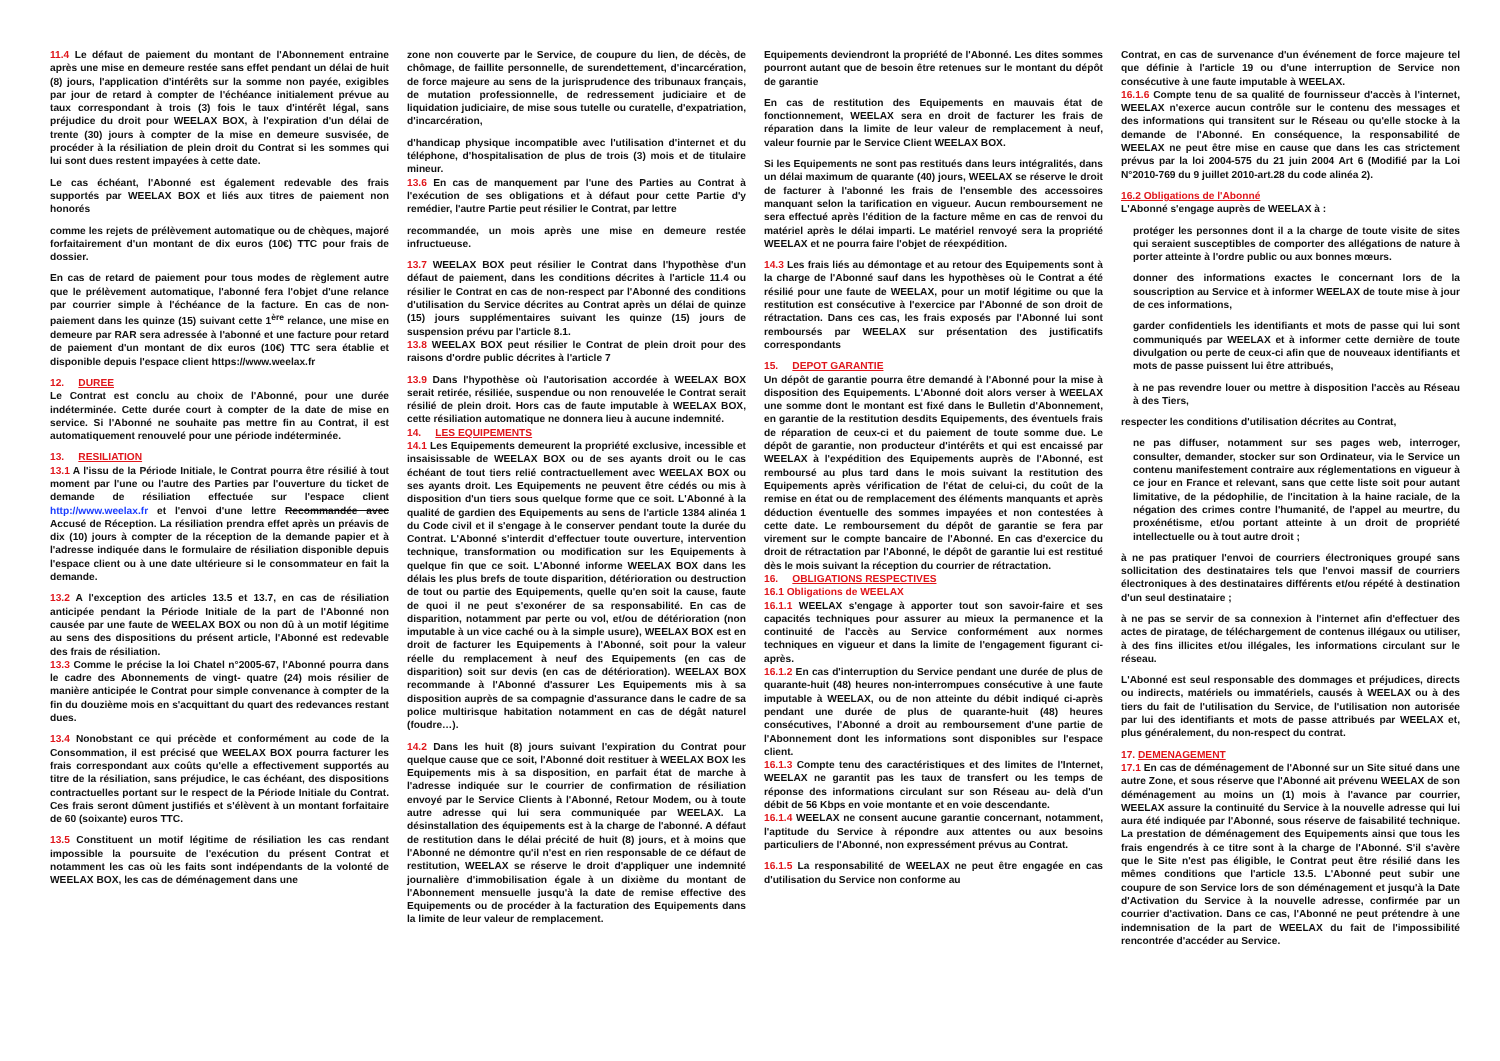11.4 Le défaut de paiement du montant de l'Abonnement entraine après une mise en demeure restée sans effet pendant un délai de huit (8) jours, l'application d'intérêts sur la somme non payée, exigibles par jour de retard à compter de l'échéance initialement prévue au taux correspondant à trois (3) fois le taux d'intérêt légal, sans préjudice du droit pour WEELAX BOX, à l'expiration d'un délai de trente (30) jours à compter de la mise en demeure susvisée, de procéder à la résiliation de plein droit du Contrat si les sommes qui lui sont dues restent impayées à cette date.
Le cas échéant, l'Abonné est également redevable des frais supportés par WEELAX BOX et liés aux titres de paiement non honorés
comme les rejets de prélèvement automatique ou de chèques, majoré forfaitairement d'un montant de dix euros (10€) TTC pour frais de dossier.
En cas de retard de paiement pour tous modes de règlement autre que le prélèvement automatique, l'abonné fera l'objet d'une relance par courrier simple à l'échéance de la facture. En cas de non-paiement dans les quinze (15) suivant cette 1<sup>ère</sup> relance, une mise en demeure par RAR sera adressée à l'abonné et une facture pour retard de paiement d'un montant de dix euros (10€) TTC sera établie et disponible depuis l'espace client https://www.weelax.fr
12. DUREE
Le Contrat est conclu au choix de l'Abonné, pour une durée indéterminée. Cette durée court à compter de la date de mise en service. Si l'Abonné ne souhaite pas mettre fin au Contrat, il est automatiquement renouvelé pour une période indéterminée.
13. RESILIATION
13.1 A l'issu de la Période Initiale, le Contrat pourra être résilié à tout moment par l'une ou l'autre des Parties par l'ouverture du ticket de demande de résiliation effectuée sur l'espace client http://www.weelax.fr et l'envoi d'une lettre Recommandée avec Accusé de Réception. La résiliation prendra effet après un préavis de dix (10) jours à compter de la réception de la demande papier et à l'adresse indiquée dans le formulaire de résiliation disponible depuis l'espace client ou à une date ultérieure si le consommateur en fait la demande.
13.2 A l'exception des articles 13.5 et 13.7, en cas de résiliation anticipée pendant la Période Initiale de la part de l'Abonné non causée par une faute de WEELAX BOX ou non dû à un motif légitime au sens des dispositions du présent article, l'Abonné est redevable des frais de résiliation.
13.3 Comme le précise la loi Chatel n°2005-67, l'Abonné pourra dans le cadre des Abonnements de vingt- quatre (24) mois résilier de manière anticipée le Contrat pour simple convenance à compter de la fin du douzième mois en s'acquittant du quart des redevances restant dues.
13.4 Nonobstant ce qui précède et conformément au code de la Consommation, il est précisé que WEELAX BOX pourra facturer les frais correspondant aux coûts qu'elle a effectivement supportés au titre de la résiliation, sans préjudice, le cas échéant, des dispositions contractuelles portant sur le respect de la Période Initiale du Contrat. Ces frais seront dûment justifiés et s'élèvent à un montant forfaitaire de 60 (soixante) euros TTC.
13.5 Constituent un motif légitime de résiliation les cas rendant impossible la poursuite de l'exécution du présent Contrat et notamment les cas où les faits sont indépendants de la volonté de WEELAX BOX, les cas de déménagement dans une
zone non couverte par le Service, de coupure du lien, de décès, de chômage, de faillite personnelle, de surendettement, d'incarcération, de force majeure au sens de la jurisprudence des tribunaux français, de mutation professionnelle, de redressement judiciaire et de liquidation judiciaire, de mise sous tutelle ou curatelle, d'expatriation, d'incarcération,
d'handicap physique incompatible avec l'utilisation d'internet et du téléphone, d'hospitalisation de plus de trois (3) mois et de titulaire mineur.
13.6 En cas de manquement par l'une des Parties au Contrat à l'exécution de ses obligations et à défaut pour cette Partie d'y remédier, l'autre Partie peut résilier le Contrat, par lettre
recommandée, un mois après une mise en demeure restée infructueuse.
13.7 WEELAX BOX peut résilier le Contrat dans l'hypothèse d'un défaut de paiement, dans les conditions décrites à l'article 11.4 ou résilier le Contrat en cas de non-respect par l'Abonné des conditions d'utilisation du Service décrites au Contrat après un délai de quinze (15) jours supplémentaires suivant les quinze (15) jours de suspension prévu par l'article 8.1.
13.8 WEELAX BOX peut résilier le Contrat de plein droit pour des raisons d'ordre public décrites à l'article 7
13.9 Dans l'hypothèse où l'autorisation accordée à WEELAX BOX serait retirée, résiliée, suspendue ou non renouvelée le Contrat serait résilié de plein droit. Hors cas de faute imputable à WEELAX BOX, cette résiliation automatique ne donnera lieu à aucune indemnité.
14. LES EQUIPEMENTS
14.1 Les Equipements demeurent la propriété exclusive, incessible et insaisissable de WEELAX BOX ou de ses ayants droit ou le cas échéant de tout tiers relié contractuellement avec WEELAX BOX ou ses ayants droit. Les Equipements ne peuvent être cédés ou mis à disposition d'un tiers sous quelque forme que ce soit. L'Abonné à la qualité de gardien des Equipements au sens de l'article 1384 alinéa 1 du Code civil et il s'engage à le conserver pendant toute la durée du Contrat. L'Abonné s'interdit d'effectuer toute ouverture, intervention technique, transformation ou modification sur les Equipements à quelque fin que ce soit. L'Abonné informe WEELAX BOX dans les délais les plus brefs de toute disparition, détérioration ou destruction de tout ou partie des Equipements, quelle qu'en soit la cause, faute de quoi il ne peut s'exonérer de sa responsabilité. En cas de disparition, notamment par perte ou vol, et/ou de détérioration (non imputable à un vice caché ou à la simple usure), WEELAX BOX est en droit de facturer les Equipements à l'Abonné, soit pour la valeur réelle du remplacement à neuf des Equipements (en cas de disparition) soit sur devis (en cas de détérioration). WEELAX BOX recommande à l'Abonné d'assurer Les Equipements mis à sa disposition auprès de sa compagnie d'assurance dans le cadre de sa police multirisque habitation notamment en cas de dégât naturel (foudre…).
14.2 Dans les huit (8) jours suivant l'expiration du Contrat pour quelque cause que ce soit, l'Abonné doit restituer à WEELAX BOX les Equipements mis à sa disposition, en parfait état de marche à l'adresse indiquée sur le courrier de confirmation de résiliation envoyé par le Service Clients à l'Abonné, Retour Modem, ou à toute autre adresse qui lui sera communiquée par WEELAX. La désinstallation des équipements est à la charge de l'abonné. A défaut de restitution dans le délai précité de huit (8) jours, et à moins que l'Abonné ne démontre qu'il n'est en rien responsable de ce défaut de restitution, WEELAX se réserve le droit d'appliquer une indemnité journalière d'immobilisation égale à un dixième du montant de l'Abonnement mensuelle jusqu'à la date de remise effective des Equipements ou de procéder à la facturation des Equipements dans la limite de leur valeur de remplacement.
Equipements deviendront la propriété de l'Abonné. Les dites sommes pourront autant que de besoin être retenues sur le montant du dépôt de garantie
En cas de restitution des Equipements en mauvais état de fonctionnement, WEELAX sera en droit de facturer les frais de réparation dans la limite de leur valeur de remplacement à neuf, valeur fournie par le Service Client WEELAX BOX.
Si les Equipements ne sont pas restitués dans leurs intégralités, dans un délai maximum de quarante (40) jours, WEELAX se réserve le droit de facturer à l'abonné les frais de l'ensemble des accessoires manquant selon la tarification en vigueur. Aucun remboursement ne sera effectué après l'édition de la facture même en cas de renvoi du matériel après le délai imparti. Le matériel renvoyé sera la propriété WEELAX et ne pourra faire l'objet de réexpédition.
14.3 Les frais liés au démontage et au retour des Equipements sont à la charge de l'Abonné sauf dans les hypothèses où le Contrat a été résilié pour une faute de WEELAX, pour un motif légitime ou que la restitution est consécutive à l'exercice par l'Abonné de son droit de rétractation. Dans ces cas, les frais exposés par l'Abonné lui sont remboursés par WEELAX sur présentation des justificatifs correspondants
15. DEPOT GARANTIE
Un dépôt de garantie pourra être demandé à l'Abonné pour la mise à disposition des Equipements. L'Abonné doit alors verser à WEELAX une somme dont le montant est fixé dans le Bulletin d'Abonnement, en garantie de la restitution desdits Equipements, des éventuels frais de réparation de ceux-ci et du paiement de toute somme due. Le dépôt de garantie, non producteur d'intérêts et qui est encaissé par WEELAX à l'expédition des Equipements auprès de l'Abonné, est remboursé au plus tard dans le mois suivant la restitution des Equipements après vérification de l'état de celui-ci, du coût de la remise en état ou de remplacement des éléments manquants et après déduction éventuelle des sommes impayées et non contestées à cette date. Le remboursement du dépôt de garantie se fera par virement sur le compte bancaire de l'Abonné. En cas d'exercice du droit de rétractation par l'Abonné, le dépôt de garantie lui est restitué dès le mois suivant la réception du courrier de rétractation.
16. OBLIGATIONS RESPECTIVES
16.1 Obligations de WEELAX
16.1.1 WEELAX s'engage à apporter tout son savoir-faire et ses capacités techniques pour assurer au mieux la permanence et la continuité de l'accès au Service conformément aux normes techniques en vigueur et dans la limite de l'engagement figurant ci-après.
16.1.2 En cas d'interruption du Service pendant une durée de plus de quarante-huit (48) heures non-interrompues consécutive à une faute imputable à WEELAX, ou de non atteinte du débit indiqué ci-après pendant une durée de plus de quarante-huit (48) heures consécutives, l'Abonné a droit au remboursement d'une partie de l'Abonnement dont les informations sont disponibles sur l'espace client.
16.1.3 Compte tenu des caractéristiques et des limites de l'Internet, WEELAX ne garantit pas les taux de transfert ou les temps de réponse des informations circulant sur son Réseau au- delà d'un débit de 56 Kbps en voie montante et en voie descendante.
16.1.4 WEELAX ne consent aucune garantie concernant, notamment, l'aptitude du Service à répondre aux attentes ou aux besoins particuliers de l'Abonné, non expressément prévus au Contrat.
16.1.5 La responsabilité de WEELAX ne peut être engagée en cas d'utilisation du Service non conforme au
Contrat, en cas de survenance d'un événement de force majeure tel que définie à l'article 19 ou d'une interruption de Service non consécutive à une faute imputable à WEELAX.
16.1.6 Compte tenu de sa qualité de fournisseur d'accès à l'internet, WEELAX n'exerce aucun contrôle sur le contenu des messages et des informations qui transitent sur le Réseau ou qu'elle stocke à la demande de l'Abonné. En conséquence, la responsabilité de WEELAX ne peut être mise en cause que dans les cas strictement prévus par la loi 2004-575 du 21 juin 2004 Art 6 (Modifié par la Loi N°2010-769 du 9 juillet 2010-art.28 du code alinéa 2).
16.2 Obligations de l'Abonné
L'Abonné s'engage auprès de WEELAX à :
protéger les personnes dont il a la charge de toute visite de sites qui seraient susceptibles de comporter des allégations de nature à porter atteinte à l'ordre public ou aux bonnes mœurs.
donner des informations exactes le concernant lors de la souscription au Service et à informer WEELAX de toute mise à jour de ces informations,
garder confidentiels les identifiants et mots de passe qui lui sont communiqués par WEELAX et à informer cette dernière de toute divulgation ou perte de ceux-ci afin que de nouveaux identifiants et mots de passe puissent lui être attribués,
à ne pas revendre louer ou mettre à disposition l'accès au Réseau à des Tiers,
respecter les conditions d'utilisation décrites au Contrat,
ne pas diffuser, notamment sur ses pages web, interroger, consulter, demander, stocker sur son Ordinateur, via le Service un contenu manifestement contraire aux réglementations en vigueur à ce jour en France et relevant, sans que cette liste soit pour autant limitative, de la pédophilie, de l'incitation à la haine raciale, de la négation des crimes contre l'humanité, de l'appel au meurtre, du proxénétisme, et/ou portant atteinte à un droit de propriété intellectuelle ou à tout autre droit ;
à ne pas pratiquer l'envoi de courriers électroniques groupé sans sollicitation des destinataires tels que l'envoi massif de courriers électroniques à des destinataires différents et/ou répété à destination d'un seul destinataire ;
à ne pas se servir de sa connexion à l'internet afin d'effectuer des actes de piratage, de téléchargement de contenus illégaux ou utiliser, à des fins illicites et/ou illégales, les informations circulant sur le réseau.
L'Abonné est seul responsable des dommages et préjudices, directs ou indirects, matériels ou immatériels, causés à WEELAX ou à des tiers du fait de l'utilisation du Service, de l'utilisation non autorisée par lui des identifiants et mots de passe attribués par WEELAX et, plus généralement, du non-respect du contrat.
17. DEMENAGEMENT
17.1 En cas de déménagement de l'Abonné sur un Site situé dans une autre Zone, et sous réserve que l'Abonné ait prévenu WEELAX de son déménagement au moins un (1) mois à l'avance par courrier, WEELAX assure la continuité du Service à la nouvelle adresse qui lui aura été indiquée par l'Abonné, sous réserve de faisabilité technique. La prestation de déménagement des Equipements ainsi que tous les frais engendrés à ce titre sont à la charge de l'Abonné. S'il s'avère que le Site n'est pas éligible, le Contrat peut être résilié dans les mêmes conditions que l'article 13.5. L'Abonné peut subir une coupure de son Service lors de son déménagement et jusqu'à la Date d'Activation du Service à la nouvelle adresse, confirmée par un courrier d'activation. Dans ce cas, l'Abonné ne peut prétendre à une indemnisation de la part de WEELAX du fait de l'impossibilité rencontrée d'accéder au Service.